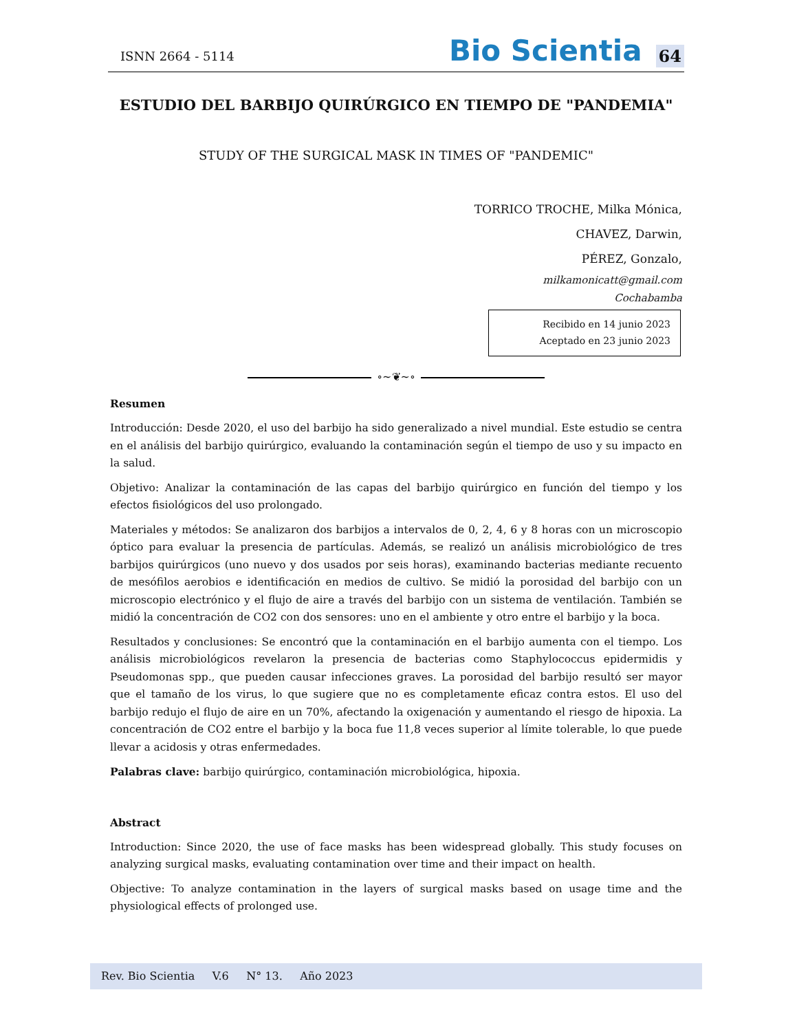ISNN 2664 - 5114
Bio Scientia
64
ESTUDIO DEL BARBIJO QUIRÚRGICO EN TIEMPO DE "PANDEMIA"
STUDY OF THE SURGICAL MASK IN TIMES OF "PANDEMIC"
TORRICO TROCHE, Milka Mónica,
CHAVEZ, Darwin,
PÉREZ, Gonzalo,
milkamonicatt@gmail.com
Cochabamba
Recibido en 14 junio 2023
Aceptado en 23 junio 2023
∘~❦~∘
Resumen
Introducción: Desde 2020, el uso del barbijo ha sido generalizado a nivel mundial. Este estudio se centra en el análisis del barbijo quirúrgico, evaluando la contaminación según el tiempo de uso y su impacto en la salud.
Objetivo: Analizar la contaminación de las capas del barbijo quirúrgico en función del tiempo y los efectos fisiológicos del uso prolongado.
Materiales y métodos: Se analizaron dos barbijos a intervalos de 0, 2, 4, 6 y 8 horas con un microscopio óptico para evaluar la presencia de partículas. Además, se realizó un análisis microbiológico de tres barbijos quirúrgicos (uno nuevo y dos usados por seis horas), examinando bacterias mediante recuento de mesófilos aerobios e identificación en medios de cultivo. Se midió la porosidad del barbijo con un microscopio electrónico y el flujo de aire a través del barbijo con un sistema de ventilación. También se midió la concentración de CO2 con dos sensores: uno en el ambiente y otro entre el barbijo y la boca.
Resultados y conclusiones: Se encontró que la contaminación en el barbijo aumenta con el tiempo. Los análisis microbiológicos revelaron la presencia de bacterias como Staphylococcus epidermidis y Pseudomonas spp., que pueden causar infecciones graves. La porosidad del barbijo resultó ser mayor que el tamaño de los virus, lo que sugiere que no es completamente eficaz contra estos. El uso del barbijo redujo el flujo de aire en un 70%, afectando la oxigenación y aumentando el riesgo de hipoxia. La concentración de CO2 entre el barbijo y la boca fue 11,8 veces superior al límite tolerable, lo que puede llevar a acidosis y otras enfermedades.
Palabras clave: barbijo quirúrgico, contaminación microbiológica, hipoxia.
Abstract
Introduction: Since 2020, the use of face masks has been widespread globally. This study focuses on analyzing surgical masks, evaluating contamination over time and their impact on health.
Objective: To analyze contamination in the layers of surgical masks based on usage time and the physiological effects of prolonged use.
Rev. Bio Scientia V.6 N° 13. Año 2023